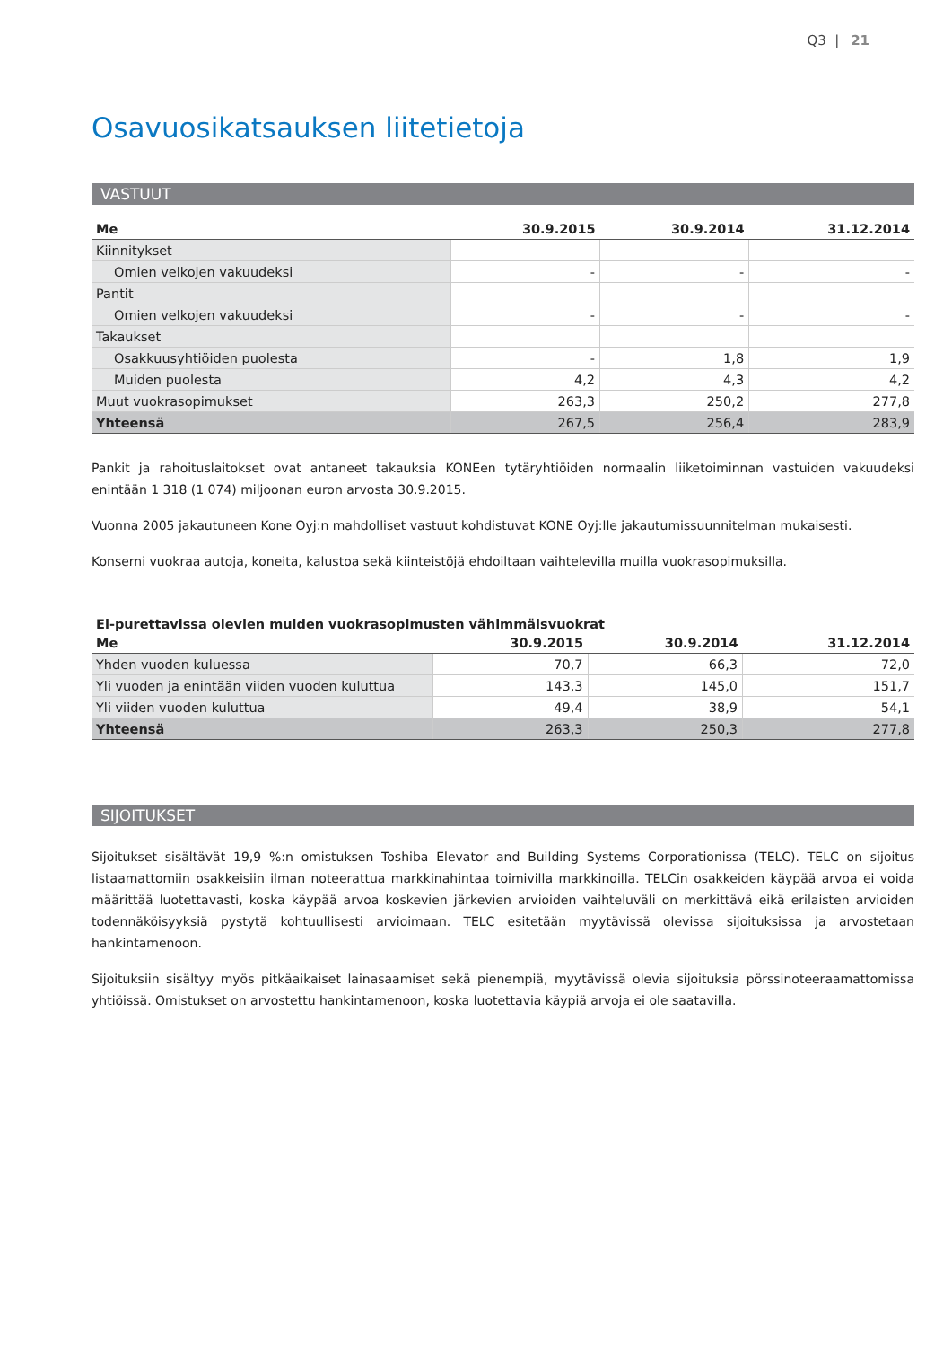Q3 | 21
Osavuosikatsauksen liitetietoja
VASTUUT
| Me | 30.9.2015 | 30.9.2014 | 31.12.2014 |
| --- | --- | --- | --- |
| Kiinnitykset | | | |
| Omien velkojen vakuudeksi | - | - | - |
| Pantit | | | |
| Omien velkojen vakuudeksi | - | - | - |
| Takaukset | | | |
| Osakkuusyhtiöiden puolesta | - | 1,8 | 1,9 |
| Muiden puolesta | 4,2 | 4,3 | 4,2 |
| Muut vuokrasopimukset | 263,3 | 250,2 | 277,8 |
| Yhteensä | 267,5 | 256,4 | 283,9 |
Pankit ja rahoituslaitokset ovat antaneet takauksia KONEen tytäryhtiöiden normaalin liiketoiminnan vastuiden vakuudeksi enintään 1 318 (1 074) miljoonan euron arvosta 30.9.2015.
Vuonna 2005 jakautuneen Kone Oyj:n mahdolliset vastuut kohdistuvat KONE Oyj:lle jakautumissuunnitelman mukaisesti.
Konserni vuokraa autoja, koneita, kalustoa sekä kiinteistöjä ehdoiltaan vaihtelevilla muilla vuokrasopimuksilla.
Ei-purettavissa olevien muiden vuokrasopimusten vähimmäisvuokrat
| Me | 30.9.2015 | 30.9.2014 | 31.12.2014 |
| --- | --- | --- | --- |
| Yhden vuoden kuluessa | 70,7 | 66,3 | 72,0 |
| Yli vuoden ja enintään viiden vuoden kuluttua | 143,3 | 145,0 | 151,7 |
| Yli viiden vuoden kuluttua | 49,4 | 38,9 | 54,1 |
| Yhteensä | 263,3 | 250,3 | 277,8 |
SIJOITUKSET
Sijoitukset sisältävät 19,9 %:n omistuksen Toshiba Elevator and Building Systems Corporationissa (TELC). TELC on sijoitus listaamattomiin osakkeisiin ilman noteerattua markkinahintaa toimivilla markkinoilla. TELCin osakkeiden käypää arvoa ei voida määrittää luotettavasti, koska käypää arvoa koskevien järkevien arvioiden vaihteluväli on merkittävä eikä erilaisten arvioiden todennäköisyyksiä pystytä kohtuullisesti arvioimaan. TELC esitetään myytävissä olevissa sijoituksissa ja arvostetaan hankintamenoon.
Sijoituksiin sisältyy myös pitkäaikaiset lainasaamiset sekä pienempiä, myytävissä olevia sijoituksia pörssinoteeraamattomissa yhtiöissä. Omistukset on arvostettu hankintamenoon, koska luotettavia käypiä arvoja ei ole saatavilla.